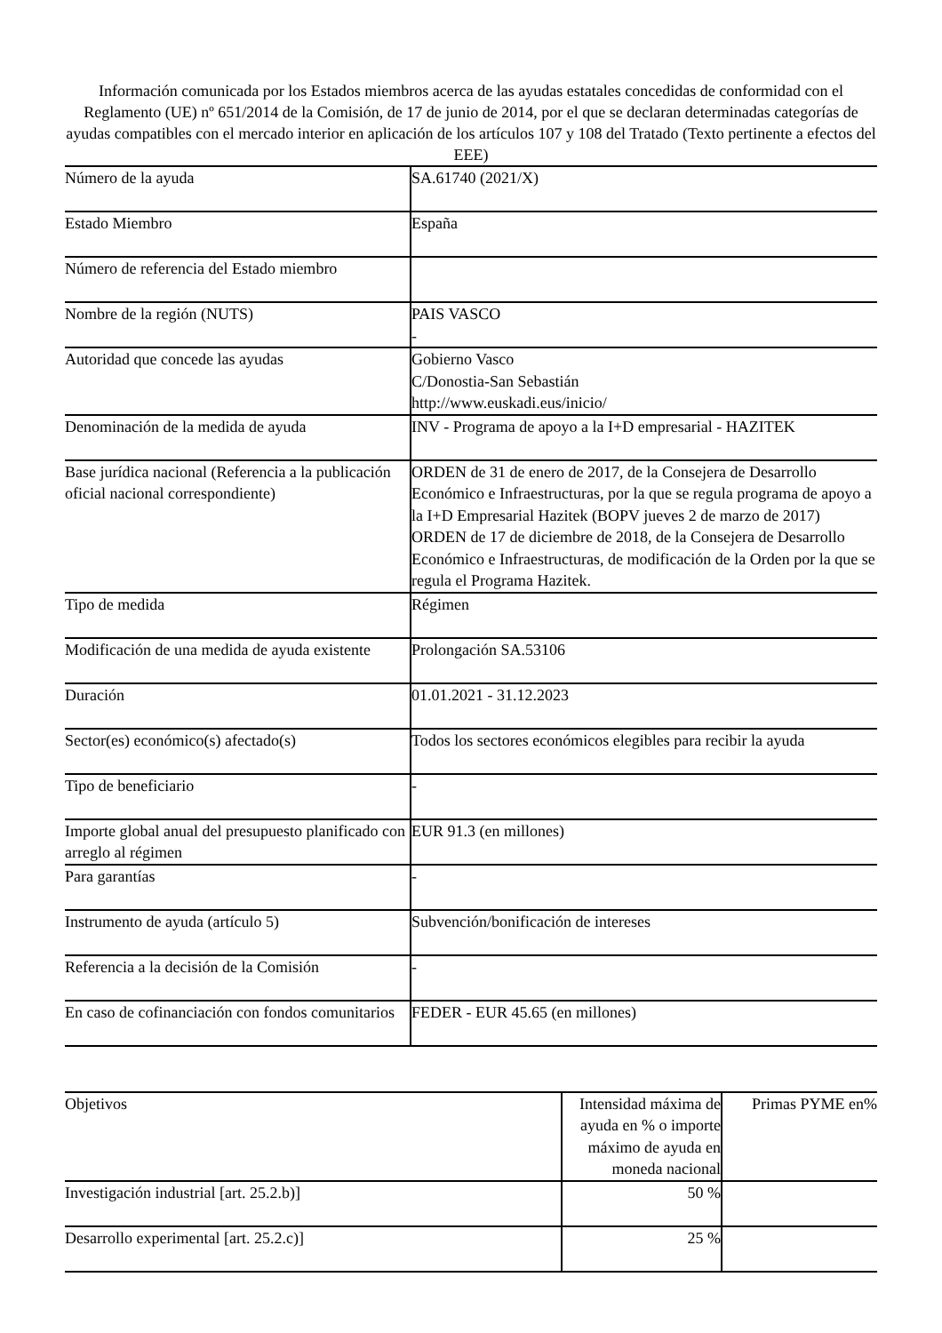Información comunicada por los Estados miembros acerca de las ayudas estatales concedidas de conformidad con el Reglamento (UE) nº 651/2014 de la Comisión, de 17 de junio de 2014, por el que se declaran determinadas categorías de ayudas compatibles con el mercado interior en aplicación de los artículos 107 y 108 del Tratado (Texto pertinente a efectos del EEE)
| Número de la ayuda | SA.61740 (2021/X) |
| Estado Miembro | España |
| Número de referencia del Estado miembro | |
| Nombre de la región (NUTS) | PAIS VASCO - |
| Autoridad que concede las ayudas | Gobierno Vasco C/Donostia-San Sebastián http://www.euskadi.eus/inicio/ |
| Denominación de la medida de ayuda | INV - Programa de apoyo a la I+D empresarial - HAZITEK |
| Base jurídica nacional (Referencia a la publicación oficial nacional correspondiente) | ORDEN de 31 de enero de 2017, de la Consejera de Desarrollo Económico e Infraestructuras, por la que se regula programa de apoyo a la I+D Empresarial Hazitek (BOPV jueves 2 de marzo de 2017) ORDEN de 17 de diciembre de 2018, de la Consejera de Desarrollo Económico e Infraestructuras, de modificación de la Orden por la que se regula el Programa Hazitek. |
| Tipo de medida | Régimen |
| Modificación de una medida de ayuda existente | Prolongación SA.53106 |
| Duración | 01.01.2021 - 31.12.2023 |
| Sector(es) económico(s) afectado(s) | Todos los sectores económicos elegibles para recibir la ayuda |
| Tipo de beneficiario | - |
| Importe global anual del presupuesto planificado con arreglo al régimen | EUR 91.3 (en millones) |
| Para garantías | - |
| Instrumento de ayuda (artículo 5) | Subvención/bonificación de intereses |
| Referencia a la decisión de la Comisión | - |
| En caso de cofinanciación con fondos comunitarios | FEDER - EUR 45.65 (en millones) |
| Objetivos | Intensidad máxima de ayuda en % o importe máximo de ayuda en moneda nacional | Primas PYME en% |
| --- | --- | --- |
| Investigación industrial [art. 25.2.b)] | 50 % | |
| Desarrollo experimental [art. 25.2.c)] | 25 % | |